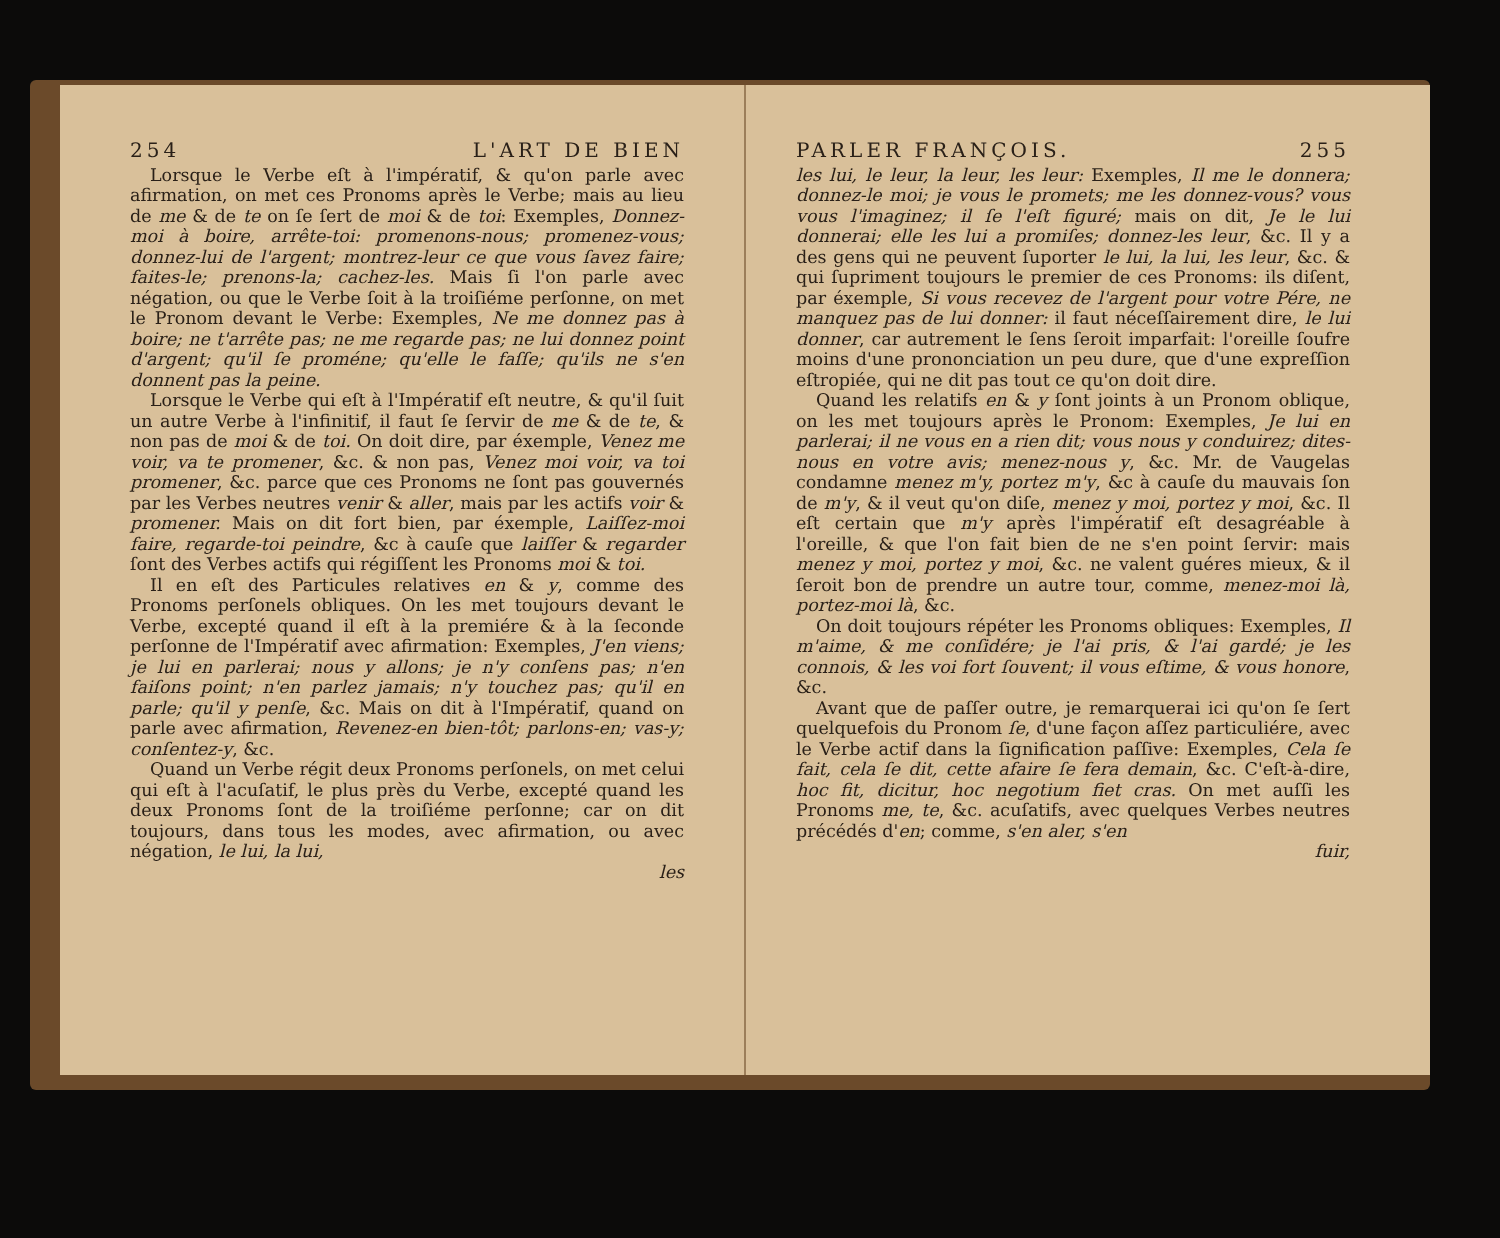254 L'ART DE BIEN
Lorsque le Verbe eſt à l'impératif, & qu'on parle avec afirmation, on met ces Pronoms après le Verbe; mais au lieu de me & de te on ſe ſert de moi & de toi: Exemples, Donnez-moi à boire, arrête-toi: promenons-nous; promenez-vous; donnez-lui de l'argent; montrez-leur ce que vous ſavez faire; faites-le; prenons-la; cachez-les. Mais ſi l'on parle avec négation, ou que le Verbe ſoit à la troiſiéme perſonne, on met le Pronom devant le Verbe: Exemples, Ne me donnez pas à boire; ne t'arrête pas; ne me regarde pas; ne lui donnez point d'argent; qu'il ſe proméne; qu'elle le faſſe; qu'ils ne s'en donnent pas la peine.
Lorsque le Verbe qui eſt à l'Impératif eſt neutre, & qu'il ſuit un autre Verbe à l'infinitif, il faut ſe ſervir de me & de te, & non pas de moi & de toi. On doit dire, par éxemple, Venez me voir, va te promener, &c. & non pas, Venez moi voir, va toi promener, &c. parce que ces Pronoms ne ſont pas gouvernés par les Verbes neutres venir & aller, mais par les actifs voir & promener. Mais on dit fort bien, par éxemple, Laiſſez-moi faire, regarde-toi peindre, &c à cauſe que laiſſer & regarder ſont des Verbes actifs qui régiſſent les Pronoms moi & toi.
Il en eſt des Particules relatives en & y, comme des Pronoms perſonels obliques. On les met toujours devant le Verbe, excepté quand il eſt à la premiére & à la ſeconde perſonne de l'Impératif avec afirmation: Exemples, J'en viens; je lui en parlerai; nous y allons; je n'y conſens pas; n'en faiſons point; n'en parlez jamais; n'y touchez pas; qu'il en parle; qu'il y penſe, &c. Mais on dit à l'Impératif, quand on parle avec afirmation, Revenez-en bien-tôt; parlons-en; vas-y; conſentez-y, &c.
Quand un Verbe régit deux Pronoms perſonels, on met celui qui eſt à l'acuſatif, le plus près du Verbe, excepté quand les deux Pronoms ſont de la troiſiéme perſonne; car on dit toujours, dans tous les modes, avec afirmation, ou avec négation, le lui, la lui,
les
PARLER FRANÇOIS. 255
les lui, le leur, la leur, les leur: Exemples, Il me le donnera; donnez-le moi; je vous le promets; me les donnez-vous? vous vous l'imaginez; il ſe l'eſt figuré; mais on dit, Je le lui donnerai; elle les lui a promiſes; donnez-les leur, &c. Il y a des gens qui ne peuvent ſuporter le lui, la lui, les leur, &c. & qui ſupriment toujours le premier de ces Pronoms: ils diſent, par éxemple, Si vous recevez de l'argent pour votre Pére, ne manquez pas de lui donner: il faut néceſſairement dire, le lui donner, car autrement le ſens ſeroit imparfait: l'oreille ſoufre moins d'une prononciation un peu dure, que d'une expreſſion eſtropiée, qui ne dit pas tout ce qu'on doit dire.
Quand les relatifs en & y ſont joints à un Pronom oblique, on les met toujours après le Pronom: Exemples, Je lui en parlerai; il ne vous en a rien dit; vous nous y conduirez; dites-nous en votre avis; menez-nous y, &c. Mr. de Vaugelas condamne menez m'y, portez m'y, &c à cauſe du mauvais ſon de m'y, & il veut qu'on diſe, menez y moi, portez y moi, &c. Il eſt certain que m'y après l'impératif eſt desagréable à l'oreille, & que l'on fait bien de ne s'en point ſervir: mais menez y moi, portez y moi, &c. ne valent guéres mieux, & il ſeroit bon de prendre un autre tour, comme, menez-moi là, portez-moi là, &c.
On doit toujours répéter les Pronoms obliques: Exemples, Il m'aime, & me conſidére; je l'ai pris, & l'ai gardé; je les connois, & les voi fort ſouvent; il vous eſtime, & vous honore, &c.
Avant que de paſſer outre, je remarquerai ici qu'on ſe ſert quelquefois du Pronom ſe, d'une façon aſſez particuliére, avec le Verbe actif dans la ſignification paſſive: Exemples, Cela ſe fait, cela ſe dit, cette afaire ſe fera demain, &c. C'eſt-à-dire, hoc fit, dicitur, hoc negotium fiet cras. On met auſſi les Pronoms me, te, &c. acuſatifs, avec quelques Verbes neutres précédés d'en; comme, s'en aler, s'en
fuir,